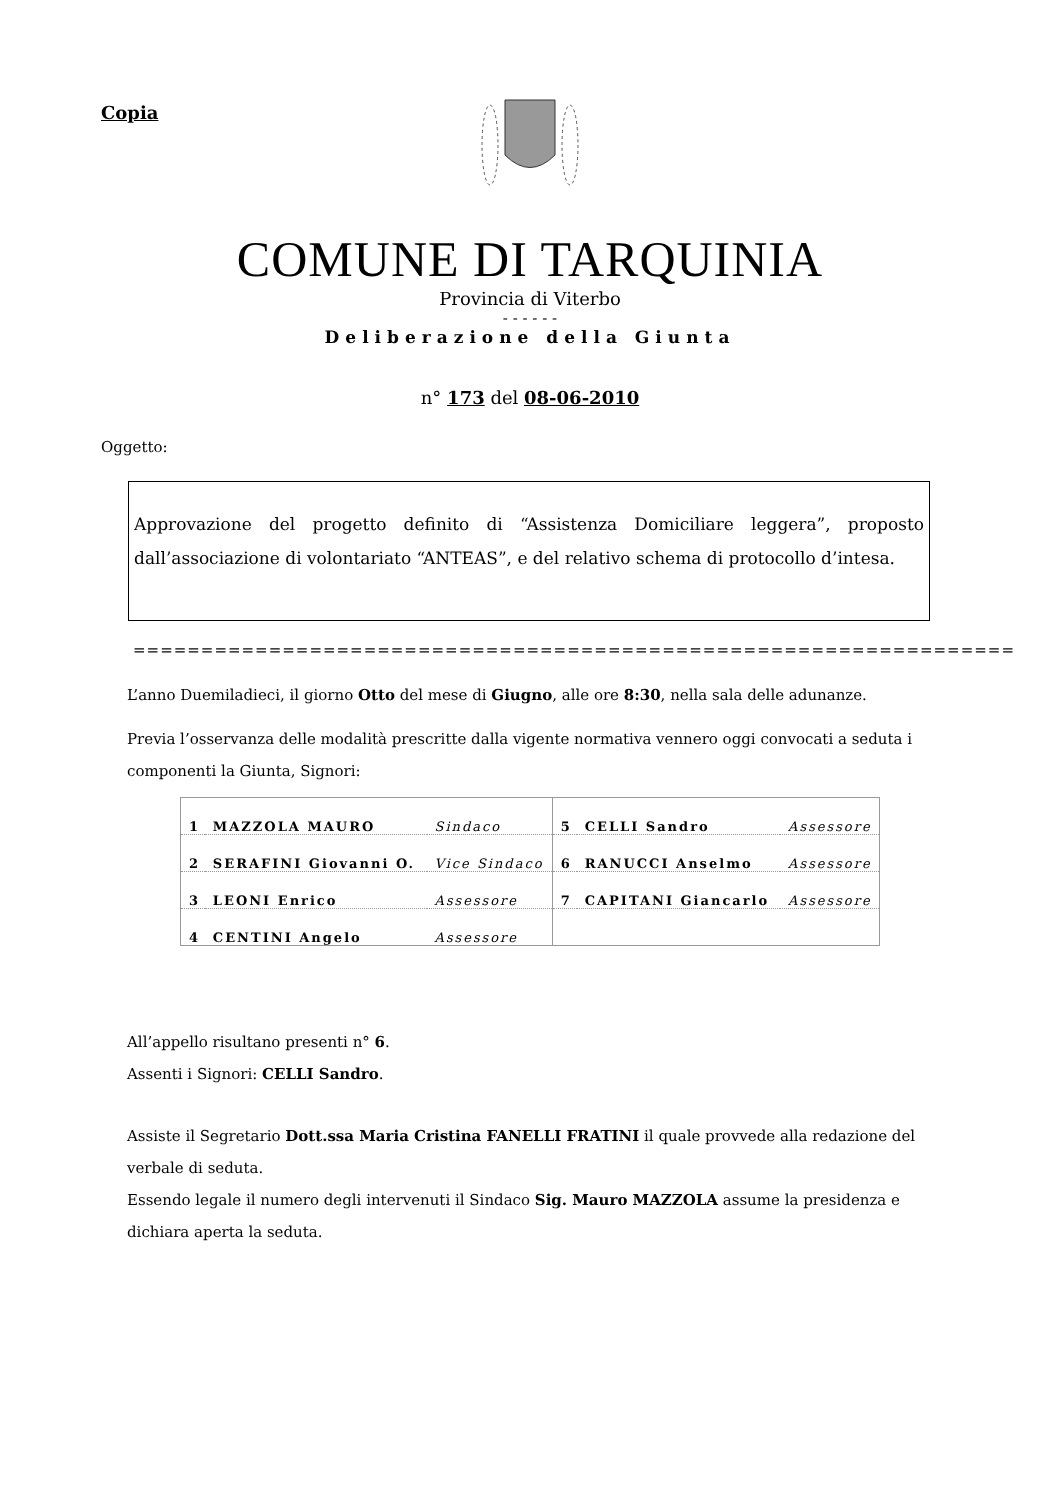Copia
COMUNE DI TARQUINIA
Provincia di Viterbo
- - - - - -
Deliberazione della Giunta
n° 173 del 08-06-2010
Oggetto:
Approvazione del progetto definito di “Assistenza Domiciliare leggera”, proposto dall’associazione di volontariato “ANTEAS”, e del relativo schema di protocollo d’intesa.
=================================================================
L’anno Duemiladieci, il giorno Otto del mese di Giugno, alle ore 8:30, nella sala delle adunanze.
Previa l’osservanza delle modalità prescritte dalla vigente normativa vennero oggi convocati a seduta i componenti la Giunta, Signori:
| 1 | MAZZOLA MAURO | Sindaco | 5 | CELLI Sandro | Assessore |
| 2 | SERAFINI Giovanni O. | Vice Sindaco | 6 | RANUCCI Anselmo | Assessore |
| 3 | LEONI Enrico | Assessore | 7 | CAPITANI Giancarlo | Assessore |
| 4 | CENTINI Angelo | Assessore | | | |
All’appello risultano presenti n° 6.
Assenti i Signori: CELLI Sandro.
Assiste il Segretario Dott.ssa Maria Cristina FANELLI FRATINI il quale provvede alla redazione del verbale di seduta.
Essendo legale il numero degli intervenuti il Sindaco Sig. Mauro MAZZOLA assume la presidenza e dichiara aperta la seduta.